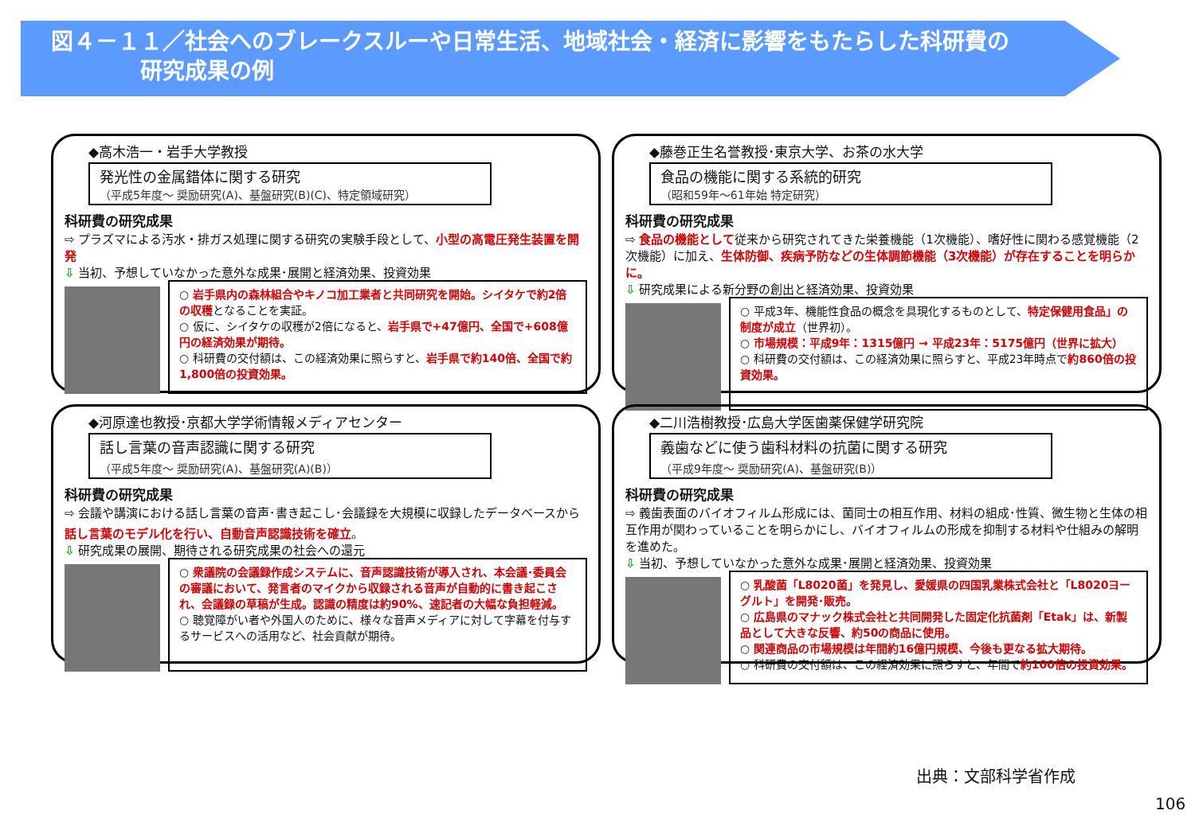図４－１１／社会へのブレークスルーや日常生活、地域社会・経済に影響をもたらした科研費の
　　　　研究成果の例
◆高木浩一・岩手大学教授
発光性の金属錯体に関する研究
（平成5年度～ 奨励研究(A)、基盤研究(B)(C)、特定領域研究）
科研費の研究成果
⇨ プラズマによる汚水・排ガス処理に関する研究の実験手段として、小型の高電圧発生装置を開発
⇩ 当初、予想していなかった意外な成果･展開と経済効果、投資効果
○ 岩手県内の森林組合やキノコ加工業者と共同研究を開始。シイタケで約2倍の収穫となることを実証。
○ 仮に、シイタケの収穫が2倍になると、岩手県で+47億円、全国で+608億円の経済効果が期待。
○ 科研費の交付額は、この経済効果に照らすと、岩手県で約140倍、全国で約1,800倍の投資効果。
◆藤巻正生名誉教授･東京大学、お茶の水大学
食品の機能に関する系統的研究
（昭和59年～61年始 特定研究）
科研費の研究成果
⇨ 食品の機能として従来から研究されてきた栄養機能（1次機能）、嗜好性に関わる感覚機能（2次機能）に加え、生体防御、疾病予防などの生体調節機能（3次機能）が存在することを明らかに。
⇩ 研究成果による新分野の創出と経済効果、投資効果
○ 平成3年、機能性食品の概念を具現化するものとして、特定保健用食品」の制度が成立（世界初）。
○ 市場規模：平成9年：1315億円 → 平成23年：5175億円（世界に拡大）
○ 科研費の交付額は、この経済効果に照らすと、平成23年時点で約860倍の投資効果。
◆河原達也教授･京都大学学術情報メディアセンター
話し言葉の音声認識に関する研究
（平成5年度～ 奨励研究(A)、基盤研究(A)(B)）
科研費の研究成果
⇨ 会議や講演における話し言葉の音声･書き起こし･会議録を大規模に収録したデータベースから話し言葉のモデル化を行い、自動音声認識技術を確立。
⇩ 研究成果の展開、期待される研究成果の社会への還元
○ 衆議院の会議録作成システムに、音声認識技術が導入され、本会議･委員会の審議において、発言者のマイクから収録される音声が自動的に書き起こされ、会議録の草稿が生成。認識の精度は約90%、速記者の大幅な負担軽減。
○ 聴覚障がい者や外国人のために、様々な音声メディアに対して字幕を付与するサービスへの活用など、社会貢献が期待。
◆二川浩樹教授･広島大学医歯薬保健学研究院
義歯などに使う歯科材料の抗菌に関する研究
（平成9年度～ 奨励研究(A)、基盤研究(B)）
科研費の研究成果
⇨ 義歯表面のバイオフィルム形成には、菌同士の相互作用、材料の組成･性質、微生物と生体の相互作用が関わっていることを明らかにし、バイオフィルムの形成を抑制する材料や仕組みの解明を進めた。
⇩ 当初、予想していなかった意外な成果･展開と経済効果、投資効果
○ 乳酸菌「L8020菌」を発見し、愛媛県の四国乳業株式会社と「L8020ヨーグルト」を開発･販売。
○ 広島県のマナック株式会社と共同開発した固定化抗菌剤「Etak」は、新製品として大きな反響、約50の商品に使用。
○ 関連商品の市場規模は年間約16億円規模、今後も更なる拡大期待。
○ 科研費の交付額は、この経済効果に照らすと、年間で約100倍の投資効果。
出典：文部科学省作成
106